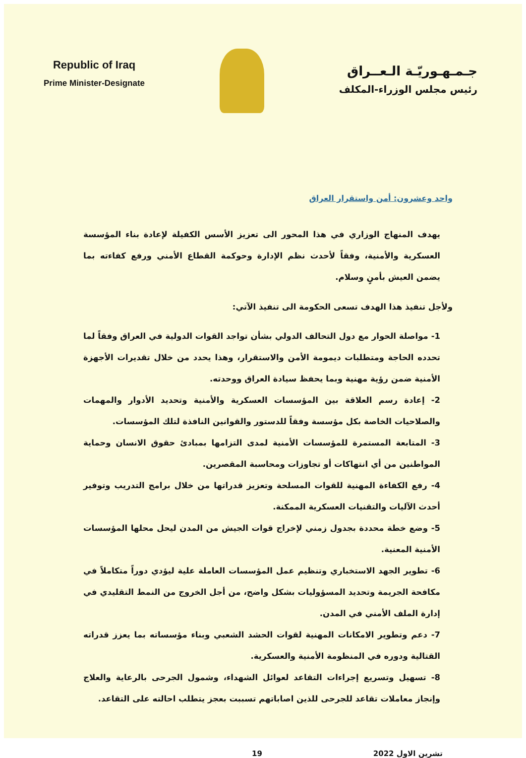Republic of Iraq
Prime Minister-Designate
جـمـهـوريّـة الـعــراق
رئيس مجلس الوزراء-المكلف
واحد وعشرون: أمن واستقرار العراق
يهدف المنهاج الوزاري في هذا المحور الى تعزيز الأسس الكفيلة لإعادة بناء المؤسسة العسكرية والأمنية، وفقاً لأحدث نظم الإدارة وحوكمة القطاع الأمني ورفع كفاءته بما يضمن العيش بأمنٍ وسلام.
ولأجل تنفيذ هذا الهدف تسعى الحكومة الى تنفيذ الآتي:
1- مواصلة الحوار مع دول التحالف الدولي بشأن تواجد القوات الدولية في العراق وفقاً لما تحدده الحاجة ومتطلبات ديمومة الأمن والاستقرار، وهذا يحدد من خلال تقديرات الأجهزة الأمنية ضمن رؤية مهنية وبما يحفظ سيادة العراق ووحدته.
2- إعادة رسم العلاقة بين المؤسسات العسكرية والأمنية وتحديد الأدوار والمهمات والصلاحيات الخاصة بكل مؤسسة وفقاً للدستور والقوانين النافذة لتلك المؤسسات.
3- المتابعة المستمرة للمؤسسات الأمنية لمدى التزامها بمبادئ حقوق الانسان وحماية المواطنين من أي انتهاكات أو تجاوزات ومحاسبة المقصرين.
4- رفع الكفاءة المهنية للقوات المسلحة وتعزيز قدراتها من خلال برامج التدريب وتوفير أحدث الآليات والتقنيات العسكرية الممكنة.
5- وضع خطة محددة بجدول زمني لإخراج قوات الجيش من المدن ليحل محلها المؤسسات الأمنية المعنية.
6- تطوير الجهد الاستخباري وتنظيم عمل المؤسسات العاملة علية ليؤدي دوراً متكاملاً في مكافحة الجريمة وتحديد المسؤوليات بشكل واضح، من أجل الخروج من النمط التقليدي في إدارة الملف الأمني في المدن.
7- دعم وتطوير الامكانات المهنية لقوات الحشد الشعبي وبناء مؤسساته بما يعزز قدراته القتالية ودوره في المنظومة الأمنية والعسكرية.
8- تسهيل وتسريع إجراءات التقاعد لعوائل الشهداء، وشمول الجرحى بالرعاية والعلاج وإنجاز معاملات تقاعد للجرحى للذين اصاباتهم تسببت بعجز يتطلب احالته على التقاعد.
تشرين الاول 2022 19